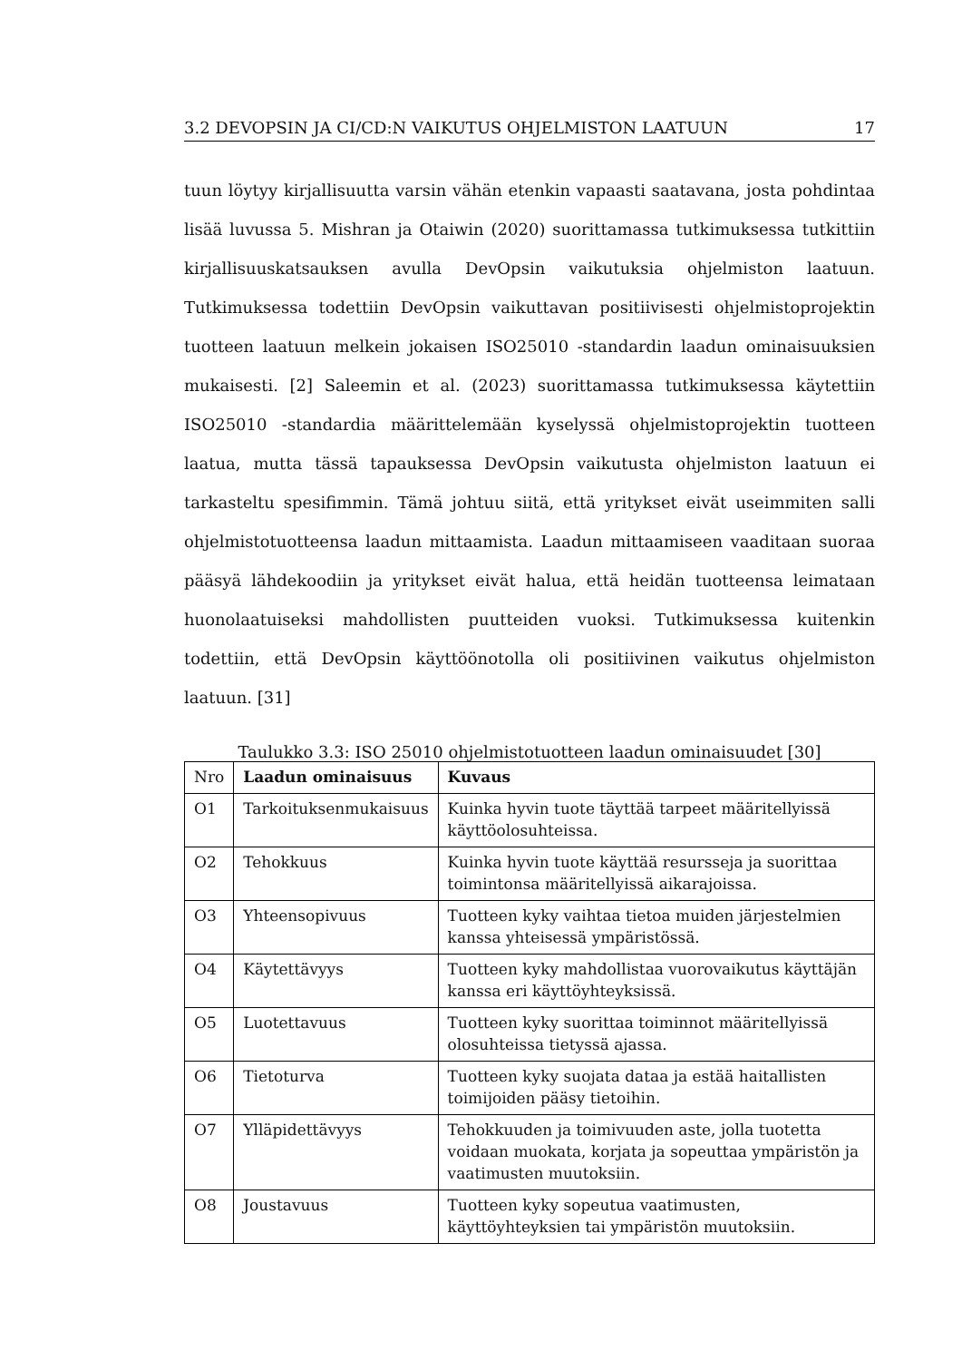3.2 DEVOPSIN JA CI/CD:N VAIKUTUS OHJELMISTON LAATUUN 17
tuun löytyy kirjallisuutta varsin vähän etenkin vapaasti saatavana, josta pohdintaa lisää luvussa 5. Mishran ja Otaiwin (2020) suorittamassa tutkimuksessa tutkittiin kirjallisuuskatsauksen avulla DevOpsin vaikutuksia ohjelmiston laatuun. Tutkimuksessa todettiin DevOpsin vaikuttavan positiivisesti ohjelmistoprojektin tuotteen laatuun melkein jokaisen ISO25010 -standardin laadun ominaisuuksien mukaisesti. [2] Saleemin et al. (2023) suorittamassa tutkimuksessa käytettiin ISO25010 -standardia määrittelemään kyselyssä ohjelmistoprojektin tuotteen laatua, mutta tässä tapauksessa DevOpsin vaikutusta ohjelmiston laatuun ei tarkasteltu spesifimmin. Tämä johtuu siitä, että yritykset eivät useimmiten salli ohjelmistotuotteensa laadun mittaamista. Laadun mittaamiseen vaaditaan suoraa pääsyä lähdekoodiin ja yritykset eivät halua, että heidän tuotteensa leimataan huonolaatuiseksi mahdollisten puutteiden vuoksi. Tutkimuksessa kuitenkin todettiin, että DevOpsin käyttöönotolla oli positiivinen vaikutus ohjelmiston laatuun. [31]
Taulukko 3.3: ISO 25010 ohjelmistotuotteen laadun ominaisuudet [30]
| Nro | Laadun ominaisuus | Kuvaus |
| --- | --- | --- |
| O1 | Tarkoituksenmukaisuus | Kuinka hyvin tuote täyttää tarpeet määritellyissä käyttöolosuhteissa. |
| O2 | Tehokkuus | Kuinka hyvin tuote käyttää resursseja ja suorittaa toimintonsa määritellyissä aikarajoissa. |
| O3 | Yhteensopivuus | Tuotteen kyky vaihtaa tietoa muiden järjestelmien kanssa yhteisessä ympäristössä. |
| O4 | Käytettävyys | Tuotteen kyky mahdollistaa vuorovaikutus käyttäjän kanssa eri käyttöyhteyksissä. |
| O5 | Luotettavuus | Tuotteen kyky suorittaa toiminnot määritellyissä olosuhteissa tietyssä ajassa. |
| O6 | Tietoturva | Tuotteen kyky suojata dataa ja estää haitallisten toimijoiden pääsy tietoihin. |
| O7 | Ylläpidettävyys | Tehokkuuden ja toimivuuden aste, jolla tuotetta voidaan muokata, korjata ja sopeuttaa ympäristön ja vaatimusten muutoksiin. |
| O8 | Joustavuus | Tuotteen kyky sopeutua vaatimusten, käyttöyhteyksien tai ympäristön muutoksiin. |